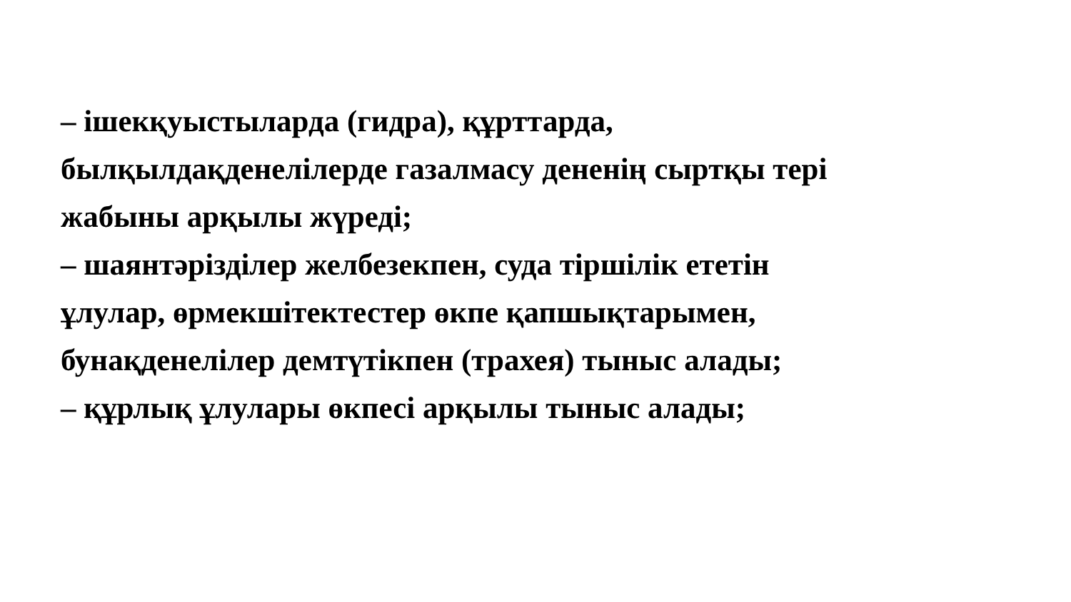– ішекқуыстыларда (гидра), құрттарда,
былқылдақденелілерде газалмасу дененің сыртқы тері
жабыны арқылы жүреді;
– шаянтәрізділер желбезекпен, суда тіршілік ететін
ұлулар, өрмекшітектестер өкпе қапшықтарымен,
бунақденелілер демтүтікпен (трахея) тыныс алады;
– құрлық ұлулары өкпесі арқылы тыныс алады;